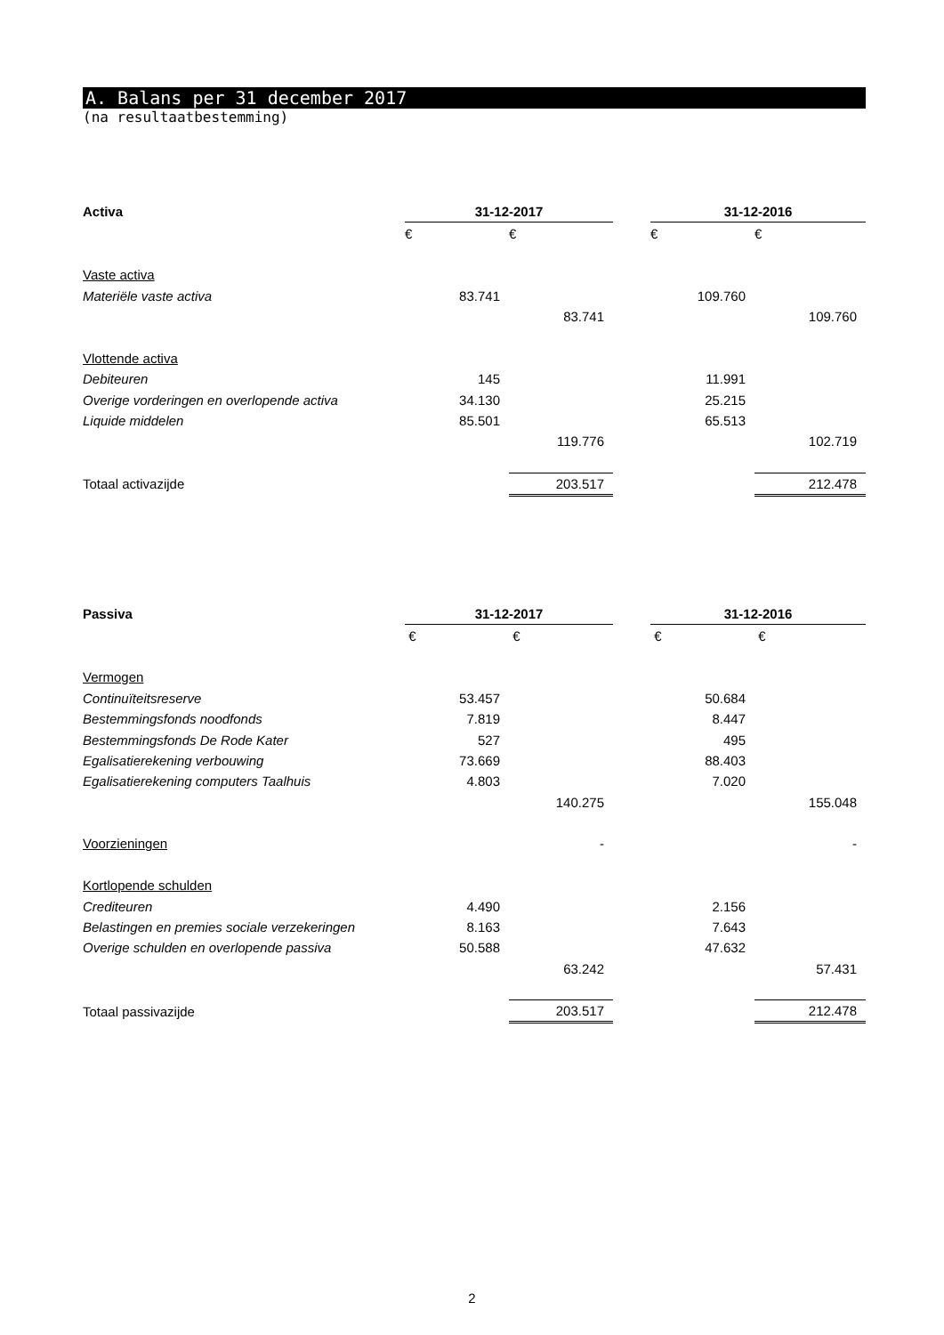A. Balans per 31 december 2017
(na resultaatbestemming)
| Activa | 31-12-2017 | | | 31-12-2016 | |
| | € | € | | € | € |
| Vaste activa | | | | | |
| Materiële vaste activa | 83.741 | | | 109.760 | |
| | | 83.741 | | | 109.760 |
| Vlottende activa | | | | | |
| Debiteuren | 145 | | | 11.991 | |
| Overige vorderingen en overlopende activa | 34.130 | | | 25.215 | |
| Liquide middelen | 85.501 | | | 65.513 | |
| | | 119.776 | | | 102.719 |
| Totaal activazijde | | 203.517 | | | 212.478 |
| Passiva | 31-12-2017 | | | 31-12-2016 | |
| | € | € | | € | € |
| Vermogen | | | | | |
| Continuïteitsreserve | 53.457 | | | 50.684 | |
| Bestemmingsfonds noodfonds | 7.819 | | | 8.447 | |
| Bestemmingsfonds De Rode Kater | 527 | | | 495 | |
| Egalisatierekening verbouwing | 73.669 | | | 88.403 | |
| Egalisatierekening computers Taalhuis | 4.803 | | | 7.020 | |
| | | 140.275 | | | 155.048 |
| Voorzieningen | | - | | | - |
| Kortlopende schulden | | | | | |
| Crediteuren | 4.490 | | | 2.156 | |
| Belastingen en premies sociale verzekeringen | 8.163 | | | 7.643 | |
| Overige schulden en overlopende passiva | 50.588 | | | 47.632 | |
| | | 63.242 | | | 57.431 |
| Totaal passivazijde | | 203.517 | | | 212.478 |
2